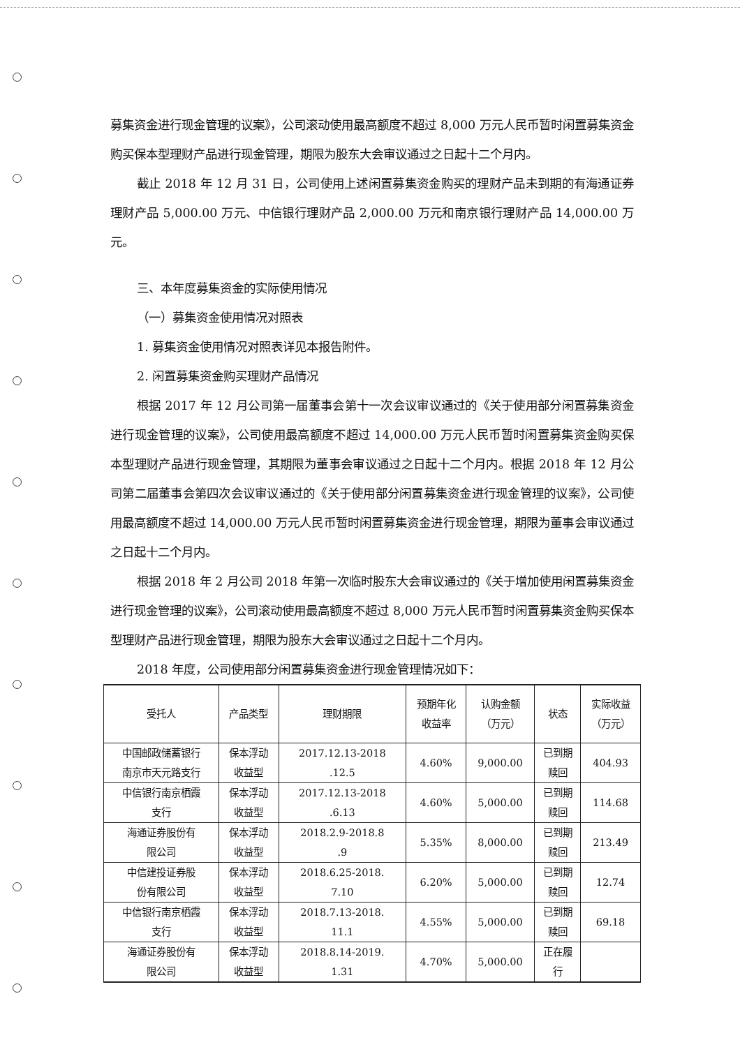募集资金进行现金管理的议案》，公司滚动使用最高额度不超过 8,000 万元人民币暂时闲置募集资金购买保本型理财产品进行现金管理，期限为股东大会审议通过之日起十二个月内。
截止 2018 年 12 月 31 日，公司使用上述闲置募集资金购买的理财产品未到期的有海通证券理财产品 5,000.00 万元、中信银行理财产品 2,000.00 万元和南京银行理财产品 14,000.00 万元。
三、本年度募集资金的实际使用情况
（一）募集资金使用情况对照表
1. 募集资金使用情况对照表详见本报告附件。
2. 闲置募集资金购买理财产品情况
根据 2017 年 12 月公司第一届董事会第十一次会议审议通过的《关于使用部分闲置募集资金进行现金管理的议案》，公司使用最高额度不超过 14,000.00 万元人民币暂时闲置募集资金购买保本型理财产品进行现金管理，其期限为董事会审议通过之日起十二个月内。根据 2018 年 12 月公司第二届董事会第四次会议审议通过的《关于使用部分闲置募集资金进行现金管理的议案》，公司使用最高额度不超过 14,000.00 万元人民币暂时闲置募集资金进行现金管理，期限为董事会审议通过之日起十二个月内。
根据 2018 年 2 月公司 2018 年第一次临时股东大会审议通过的《关于增加使用闲置募集资金进行现金管理的议案》，公司滚动使用最高额度不超过 8,000 万元人民币暂时闲置募集资金购买保本型理财产品进行现金管理，期限为股东大会审议通过之日起十二个月内。
2018 年度，公司使用部分闲置募集资金进行现金管理情况如下：
| 受托人 | 产品类型 | 理财期限 | 预期年化 收益率 | 认购金额 （万元） | 状态 | 实际收益 （万元） |
| --- | --- | --- | --- | --- | --- | --- |
| 中国邮政储蓄银行 南京市天元路支行 | 保本浮动 收益型 | 2017.12.13-2018 .12.5 | 4.60% | 9,000.00 | 已到期 赎回 | 404.93 |
| 中信银行南京栖霞 支行 | 保本浮动 收益型 | 2017.12.13-2018 .6.13 | 4.60% | 5,000.00 | 已到期 赎回 | 114.68 |
| 海通证券股份有 限公司 | 保本浮动 收益型 | 2018.2.9-2018.8 .9 | 5.35% | 8,000.00 | 已到期 赎回 | 213.49 |
| 中信建投证券股 份有限公司 | 保本浮动 收益型 | 2018.6.25-2018. 7.10 | 6.20% | 5,000.00 | 已到期 赎回 | 12.74 |
| 中信银行南京栖霞 支行 | 保本浮动 收益型 | 2018.7.13-2018. 11.1 | 4.55% | 5,000.00 | 已到期 赎回 | 69.18 |
| 海通证券股份有 限公司 | 保本浮动 收益型 | 2018.8.14-2019. 1.31 | 4.70% | 5,000.00 | 正在履 行 | |